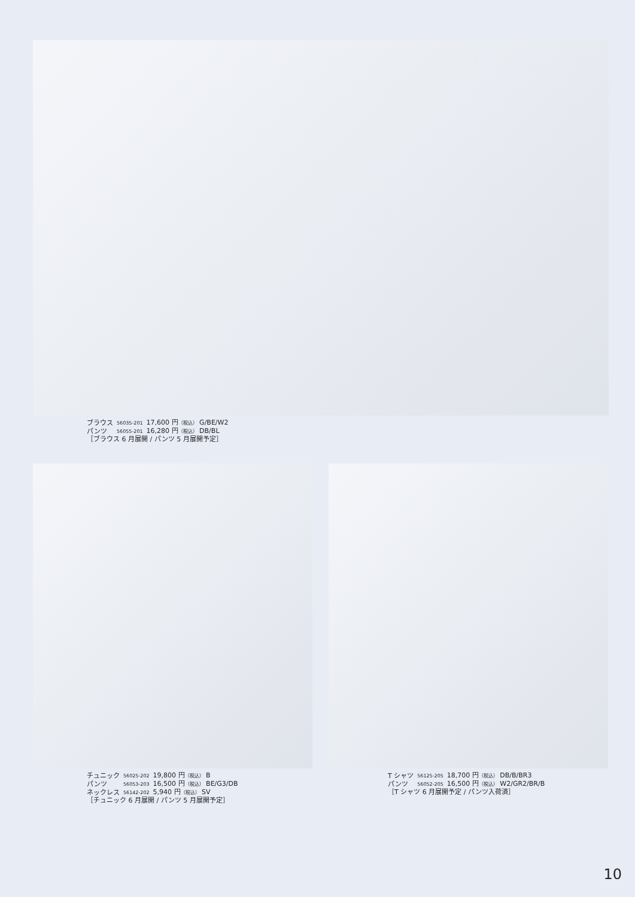| ブラウス | 56035-201 | 17,600 円 （税込） G/BE/W2 |
| パンツ | 56055-201 | 16,280 円 （税込） DB/BL |
| ［ブラウス 6 月展開 / パンツ 5 月展開予定］ | | |
| チュニック | 56025-202 | 19,800 円 （税込） B |
| パンツ | 56053-203 | 16,500 円 （税込） BE/G3/DB |
| ネックレス | 56142-202 | 5,940 円 （税込） SV |
| ［チュニック 6 月展開 / パンツ 5 月展開予定］ | | |
| T シャツ | 56125-205 | 18,700 円 （税込） DB/B/BR3 |
| パンツ | 56052-205 | 16,500 円 （税込） W2/GR2/BR/B |
| ［T シャツ 6 月展開予定 / パンツ入荷済］ | | |
10